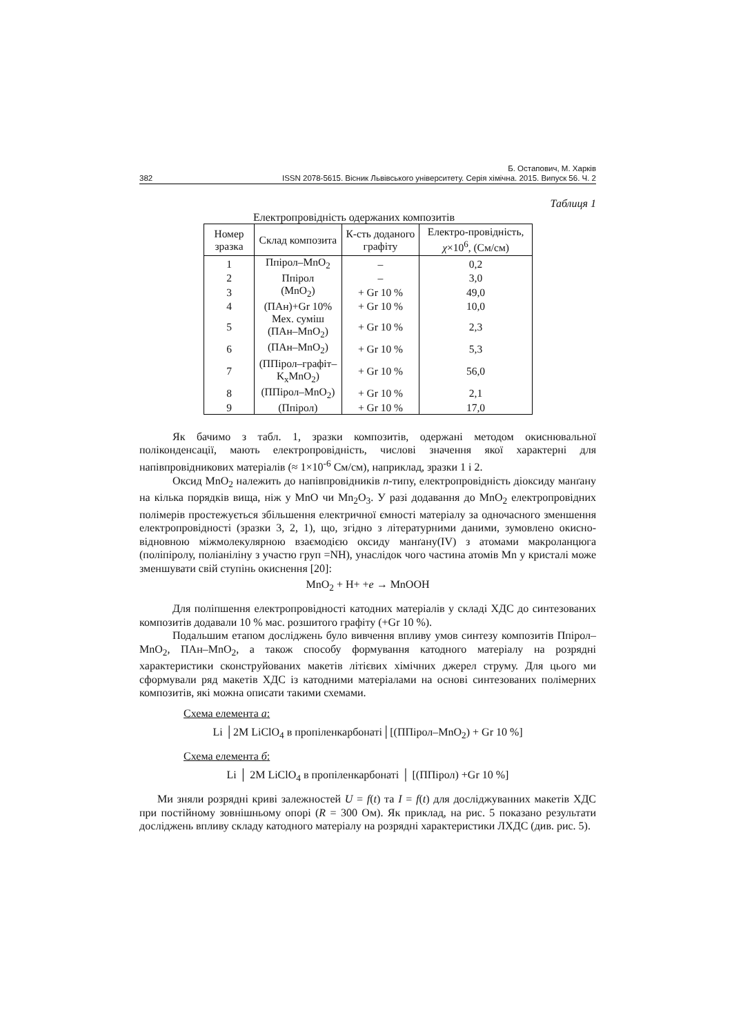Б. Остапович, М. Харків
382 ISSN 2078-5615. Вісник Львівського університету. Серія хімічна. 2015. Випуск 56. Ч. 2
Таблиця 1
Електропровідність одержаних композитів
| Номер зразка | Склад композита | К-сть доданого графіту | Електро-провідність, χ ×10<sup>6</sup>, (См/см) |
| --- | --- | --- | --- |
| 1 | Ппірол–MnO<sub>2</sub> | – | 0,2 |
| 2 | Ппірол | – | 3,0 |
| 3 | (MnO<sub>2</sub>) | + Gr 10 % | 49,0 |
| 4 | (ПАн)+Gr 10% | + Gr 10 % | 10,0 |
| 5 | Мех. суміш (ПАн–MnO<sub>2</sub>) | + Gr 10 % | 2,3 |
| 6 | (ПАн–MnO<sub>2</sub>) | + Gr 10 % | 5,3 |
| 7 | (ППірол–графіт–K<sub>x</sub>MnO<sub>2</sub>) | + Gr 10 % | 56,0 |
| 8 | (ППірол–MnO<sub>2</sub>) | + Gr 10 % | 2,1 |
| 9 | (Ппірол) | + Gr 10 % | 17,0 |
Як бачимо з табл. 1, зразки композитів, одержані методом окиснювальної поліконденсації, мають електропровідність, числові значення якої характерні для напівпровідникових матеріалів (≈ 1×10<sup>-6</sup> См/см), наприклад, зразки 1 і 2.
Оксид MnO<sub>2</sub> належить до напівпровідників n-типу, електропровідність діоксиду манґану на кілька порядків вища, ніж у MnO чи Mn<sub>2</sub>O<sub>3</sub>. У разі додавання до MnO<sub>2</sub> електропровідних полімерів простежується збільшення електричної ємності матеріалу за одночасного зменшення електропровідності (зразки 3, 2, 1), що, згідно з літературними даними, зумовлено окисно-відновною міжмолекулярною взаємодією оксиду манґану(IV) з атомами макроланцюга (поліпіролу, поліаніліну з участю груп =NH), унаслідок чого частина атомів Mn у кристалі може зменшувати свій ступінь окиснення [20]:
MnO<sub>2</sub> + H+ +e → MnOOH
Для поліпшення електропровідності катодних матеріалів у складі ХДС до синтезованих композитів додавали 10 % мас. розшитого графіту (+Gr 10 %).
Подальшим етапом досліджень було вивчення впливу умов синтезу композитів Ппірол–MnO<sub>2</sub>, ПАн–MnO<sub>2</sub>, а також способу формування катодного матеріалу на розрядні характеристики сконструйованих макетів літієвих хімічних джерел струму. Для цього ми сформували ряд макетів ХДС із катодними матеріалами на основі синтезованих полімерних композитів, які можна описати такими схемами.
Схема елемента а:
Li │2M LiClO<sub>4</sub> в пропіленкарбонаті│[(ППірол–MnO<sub>2</sub>) + Gr 10 %]
Схема елемента б:
Li │ 2M LiClO<sub>4</sub> в пропіленкарбонаті │ [(ППірол) +Gr 10 %]
Ми зняли розрядні криві залежностей U = f(t) та I = f(t) для досліджуванних макетів ХДС при постійному зовнішньому опорі (R = 300 Ом). Як приклад, на рис. 5 показано результати досліджень впливу складу катодного матеріалу на розрядні характеристики ЛХДС (див. рис. 5).